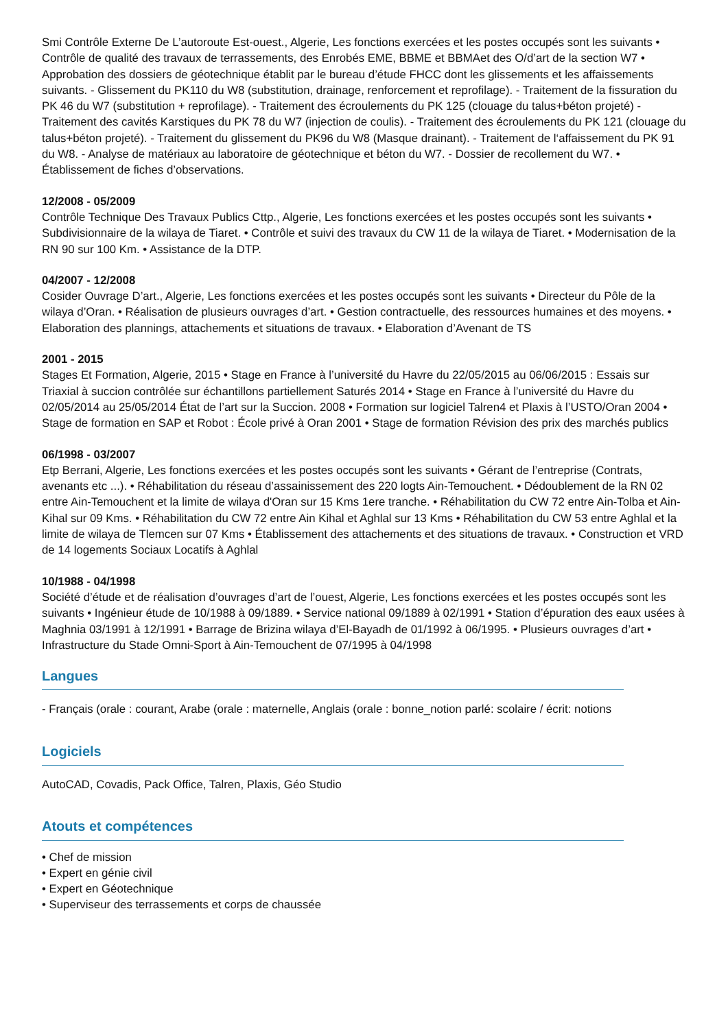Smi Contrôle Externe De L’autoroute Est-ouest., Algerie, Les fonctions exercées et les postes occupés sont les suivants • Contrôle de qualité des travaux de terrassements, des Enrobés EME, BBME et BBMAet des O/d’art de la section W7 • Approbation des dossiers de géotechnique établit par le bureau d’étude FHCC dont les glissements et les affaissements suivants. - Glissement du PK110 du W8 (substitution, drainage, renforcement et reprofilage). - Traitement de la fissuration du PK 46 du W7 (substitution + reprofilage). - Traitement des écroulements du PK 125 (clouage du talus+béton projeté) - Traitement des cavités Karstiques du PK 78 du W7 (injection de coulis). - Traitement des écroulements du PK 121 (clouage du talus+béton projeté). - Traitement du glissement du PK96 du W8 (Masque drainant). - Traitement de l‘affaissement du PK 91 du W8. - Analyse de matériaux au laboratoire de géotechnique et béton du W7. - Dossier de recollement du W7. • Établissement de fiches d’observations.
12/2008 - 05/2009
Contrôle Technique Des Travaux Publics Cttp., Algerie, Les fonctions exercées et les postes occupés sont les suivants • Subdivisionnaire de la wilaya de Tiaret. • Contrôle et suivi des travaux du CW 11 de la wilaya de Tiaret. • Modernisation de la RN 90 sur 100 Km. • Assistance de la DTP.
04/2007 - 12/2008
Cosider Ouvrage D’art., Algerie, Les fonctions exercées et les postes occupés sont les suivants • Directeur du Pôle de la wilaya d’Oran. • Réalisation de plusieurs ouvrages d’art. • Gestion contractuelle, des ressources humaines et des moyens. • Elaboration des plannings, attachements et situations de travaux. • Elaboration d’Avenant de TS
2001 - 2015
Stages Et Formation, Algerie, 2015 • Stage en France à l’université du Havre du 22/05/2015 au 06/06/2015 : Essais sur Triaxial à succion contrôlée sur échantillons partiellement Saturés 2014 • Stage en France à l’université du Havre du 02/05/2014 au 25/05/2014 État de l’art sur la Succion. 2008 • Formation sur logiciel Talren4 et Plaxis à l’USTO/Oran 2004 • Stage de formation en SAP et Robot : École privé à Oran 2001 • Stage de formation Révision des prix des marchés publics
06/1998 - 03/2007
Etp Berrani, Algerie, Les fonctions exercées et les postes occupés sont les suivants • Gérant de l’entreprise (Contrats, avenants etc ...). • Réhabilitation du réseau d’assainissement des 220 logts Ain-Temouchent. • Dédoublement de la RN 02 entre Ain-Temouchent et la limite de wilaya d'Oran sur 15 Kms 1ere tranche. • Réhabilitation du CW 72 entre Ain-Tolba et Ain-Kihal sur 09 Kms. • Réhabilitation du CW 72 entre Ain Kihal et Aghlal sur 13 Kms • Réhabilitation du CW 53 entre Aghlal et la limite de wilaya de Tlemcen sur 07 Kms • Établissement des attachements et des situations de travaux. • Construction et VRD de 14 logements Sociaux Locatifs à Aghlal
10/1988 - 04/1998
Société d’étude et de réalisation d’ouvrages d’art de l’ouest, Algerie, Les fonctions exercées et les postes occupés sont les suivants • Ingénieur étude de 10/1988 à 09/1889. • Service national 09/1889 à 02/1991 • Station d’épuration des eaux usées à Maghnia 03/1991 à 12/1991 • Barrage de Brizina wilaya d’El-Bayadh de 01/1992 à 06/1995. • Plusieurs ouvrages d’art • Infrastructure du Stade Omni-Sport à Ain-Temouchent de 07/1995 à 04/1998
Langues
- Français (orale : courant, Arabe (orale : maternelle, Anglais (orale : bonne_notion parlé: scolaire / écrit: notions
Logiciels
AutoCAD, Covadis, Pack Office, Talren, Plaxis, Géo Studio
Atouts et compétences
• Chef de mission
• Expert en génie civil
• Expert en Géotechnique
• Superviseur des terrassements et corps de chaussée